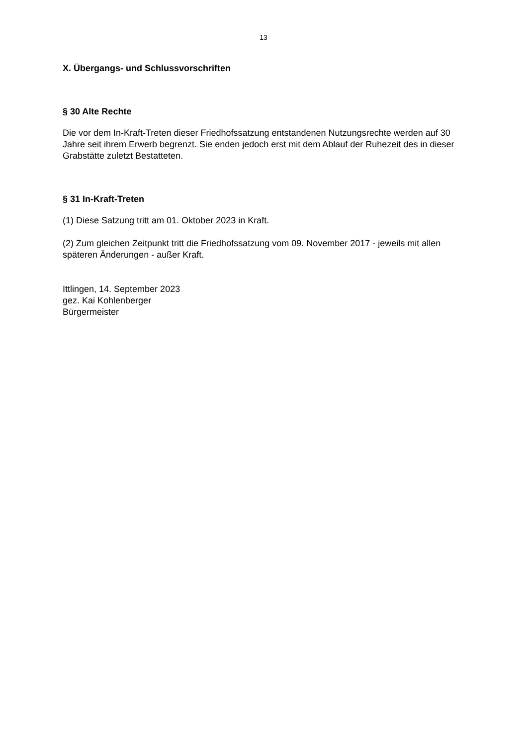13
X. Übergangs- und Schlussvorschriften
§ 30 Alte Rechte
Die vor dem In-Kraft-Treten dieser Friedhofssatzung entstandenen Nutzungsrechte werden auf 30 Jahre seit ihrem Erwerb begrenzt. Sie enden jedoch erst mit dem Ablauf der Ruhezeit des in dieser Grabstätte zuletzt Bestatteten.
§ 31 In-Kraft-Treten
(1) Diese Satzung tritt am 01. Oktober 2023 in Kraft.
(2) Zum gleichen Zeitpunkt tritt die Friedhofssatzung vom 09. November 2017 - jeweils mit allen späteren Änderungen - außer Kraft.
Ittlingen, 14. September 2023
gez. Kai Kohlenberger
Bürgermeister